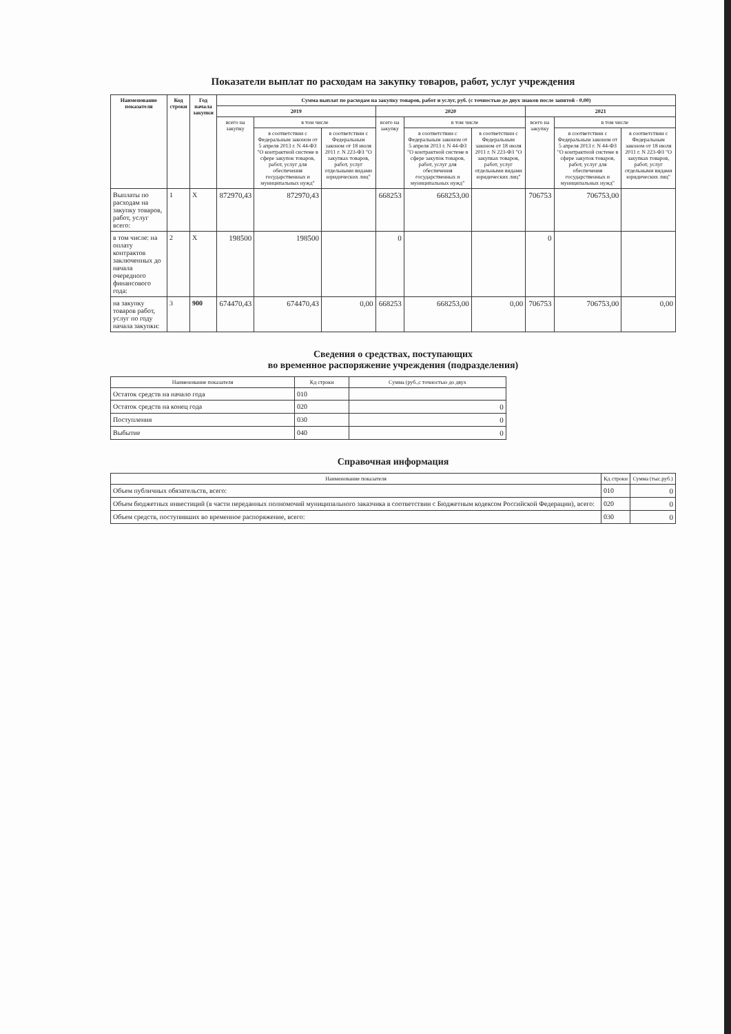Показатели выплат по расходам на закупку товаров, работ, услуг учреждения
| Наименование показателя | Код строки | Год начала закупки | Сумма выплат по расходам на закупку товаров, работ и услуг, руб. (с точностью до двух знаков после запятой - 0,00) | | | | | | | | |
| --- | --- | --- | --- | --- | --- | --- | --- | --- | --- | --- | --- |
| | | | 2019 | | | 2020 | | | 2021 | | |
| | | | всего на закупку | в том числе | | всего на закупку | в том числе | | всего на закупку | в том числе | |
| | | | | в соответствии с Федеральным законом от 5 апреля 2013 г. N 44-ФЗ "О контрактной системе в сфере закупок товаров, работ, услуг для обеспечения государственных и муниципальных нужд" | в соответствии с Федеральным законом от 18 июля 2011 г. N 223-ФЗ "О закупках товаров, работ, услуг отдельными видами юридических лиц" | | в соответствии с Федеральным законом от 5 апреля 2013 г. N 44-ФЗ "О контрактной системе в сфере закупок товаров, работ, услуг для обеспечения государственных и муниципальных нужд" | в соответствии с Федеральным законом от 18 июля 2011 г. N 223-ФЗ "О закупках товаров, работ, услуг отдельными видами юридических лиц" | | в соответствии с Федеральным законом от 5 апреля 2013 г. N 44-ФЗ "О контрактной системе в сфере закупок товаров, работ, услуг для обеспечения государственных и муниципальных нужд" | в соответствии с Федеральным законом от 18 июля 2011 г. N 223-ФЗ "О закупках товаров, работ, услуг отдельными видами юридических лиц" |
| Выплаты по расходам на закупку товаров, работ, услуг всего: | 1 | X | 872970,43 | 872970,43 | | 668253 | 668253,00 | | 706753 | 706753,00 | |
| в том числе: на оплату контрактов заключенных до начала очередного финансового года: | 2 | X | 198500 | 198500 | | 0 | | | 0 | | |
| на закупку товаров работ, услуг по году начала закупки: | 3 | 900 | 674470,43 | 674470,43 | 0,00 | 668253 | 668253,00 | 0,00 | 706753 | 706753,00 | 0,00 |
Сведения о средствах, поступающих
во временное распоряжение учреждения (подразделения)
| Наименование показателя | Кд строки | Сумма (руб.,с точностью до двух |
| --- | --- | --- |
| Остаток средств на начало года | 010 | |
| Остаток средств на конец года | 020 | 0 |
| Поступления | 030 | 0 |
| Выбытие | 040 | 0 |
Справочная информация
| Наименование показателя | Кд строки | Сумма (тыс.руб.) |
| --- | --- | --- |
| Объем публичных обязательств, всего: | 010 | 0 |
| Объем бюджетных инвестиций (в части переданных полномочий муниципального заказчика в соответствии с Бюджетным кодексом Российской Федерации), всего: | 020 | 0 |
| Объем средств, поступивших во временное распоряжение, всего: | 030 | 0 |